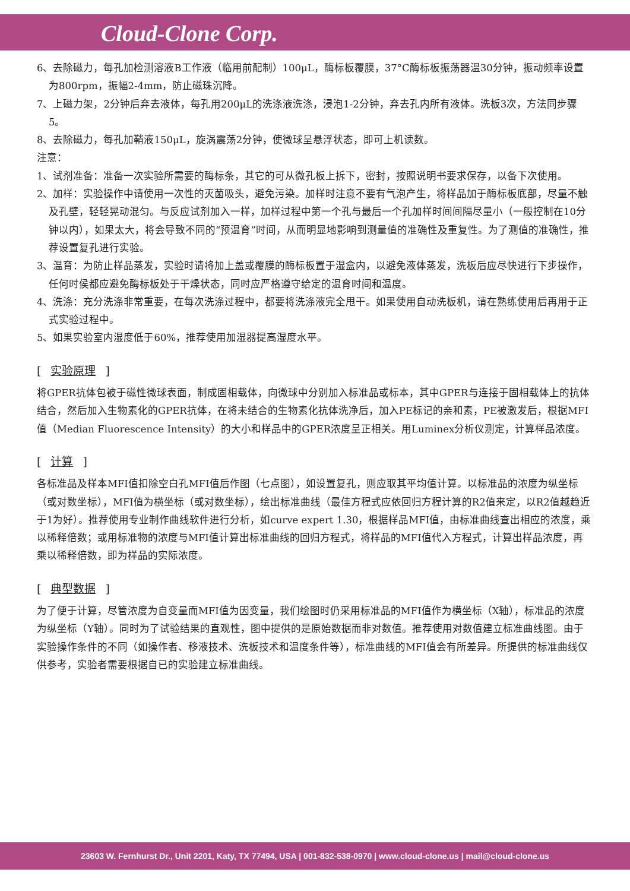Cloud-Clone Corp.
6、去除磁力，每孔加检测溶液B工作液（临用前配制）100μL，酶标板覆膜，37°C酶标板振荡器温30分钟，振动频率设置为800rpm，振幅2-4mm，防止磁珠沉降。
7、上磁力架，2分钟后弃去液体，每孔用200μL的洗涤液洗涤，浸泡1-2分钟，弃去孔内所有液体。洗板3次，方法同步骤5。
8、去除磁力，每孔加鞘液150μL，旋涡震荡2分钟，使微球呈悬浮状态，即可上机读数。
注意：
1、试剂准备：准备一次实验所需要的酶标条，其它的可从微孔板上拆下，密封，按照说明书要求保存，以备下次使用。
2、加样：实验操作中请使用一次性的灭菌吸头，避免污染。加样时注意不要有气泡产生，将样品加于酶标板底部，尽量不触及孔壁，轻轻晃动混匀。与反应试剂加入一样，加样过程中第一个孔与最后一个孔加样时间间隔尽量小（一般控制在10分钟以内），如果太大，将会导致不同的“预温育”时间，从而明显地影响到测量值的准确性及重复性。为了测值的准确性，推荐设置复孔进行实验。
3、温育：为防止样品蒸发，实验时请将加上盖或覆膜的酶标板置于湿盒内，以避免液体蒸发，洗板后应尽快进行下步操作，任何时侯都应避免酶标板处于干燥状态，同时应严格遵守给定的温育时间和温度。
4、洗涤：充分洗涤非常重要，在每次洗涤过程中，都要将洗涤液完全甩干。如果使用自动洗板机，请在熟练使用后再用于正式实验过程中。
5、如果实验室内湿度低于60%，推荐使用加湿器提高湿度水平。
[ 实验原理 ]
将GPER抗体包被于磁性微球表面，制成固相载体，向微球中分别加入标准品或标本，其中GPER与连接于固相载体上的抗体结合，然后加入生物素化的GPER抗体，在将未结合的生物素化抗体洗净后，加入PE标记的亲和素，PE被激发后，根据MFI值（Median Fluorescence Intensity）的大小和样品中的GPER浓度呈正相关。用Luminex分析仪测定，计算样品浓度。
[ 计算 ]
各标准品及样本MFI值扣除空白孔MFI值后作图（七点图），如设置复孔，则应取其平均值计算。以标准品的浓度为纵坐标（或对数坐标），MFI值为横坐标（或对数坐标），绘出标准曲线（最佳方程式应依回归方程计算的R2值来定，以R2值越趋近于1为好）。推荐使用专业制作曲线软件进行分析，如curve expert 1.30，根据样品MFI值，由标准曲线查出相应的浓度，乘以稀释倍数；或用标准物的浓度与MFI值计算出标准曲线的回归方程式，将样品的MFI值代入方程式，计算出样品浓度，再乘以稀释倍数，即为样品的实际浓度。
[ 典型数据 ]
为了便于计算，尽管浓度为自变量而MFI值为因变量，我们绘图时仍采用标准品的MFI值作为横坐标（X轴），标准品的浓度为纵坐标（Y轴）。同时为了试验结果的直观性，图中提供的是原始数据而非对数值。推荐使用对数值建立标准曲线图。由于实验操作条件的不同（如操作者、移液技术、洗板技术和温度条件等），标准曲线的MFI值会有所差异。所提供的标准曲线仅供参考，实验者需要根据自已的实验建立标准曲线。
23603 W. Fernhurst Dr., Unit 2201, Katy, TX 77494, USA | 001-832-538-0970 | www.cloud-clone.us | mail@cloud-clone.us